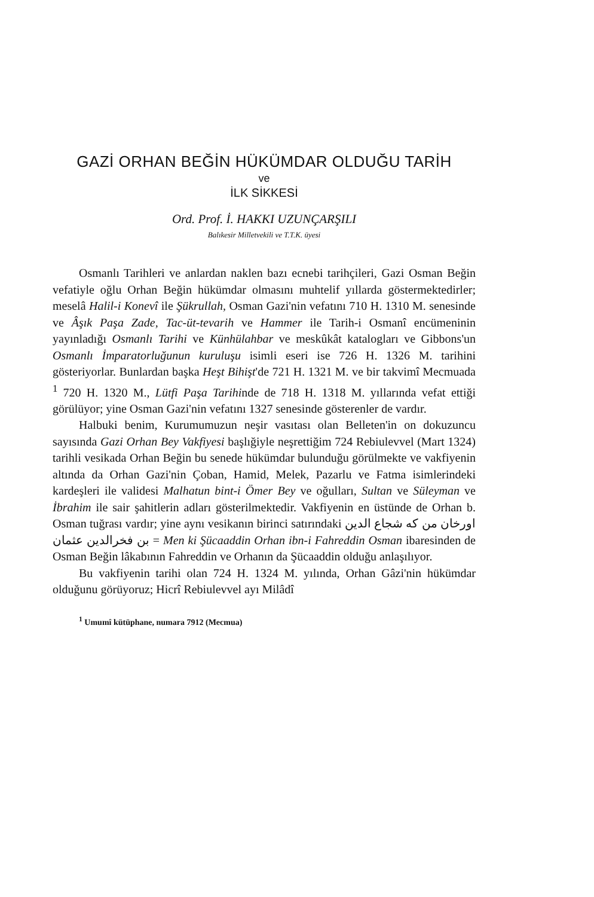GAZİ ORHAN BEĞİN HÜKÜMDAR OLDUĞU TARİH
ve
İLK SİKKESİ
Ord. Prof. İ. HAKKI UZUNÇARŞILI
Balıkesir Milletvekili ve T.T.K. üyesi
Osmanlı Tarihleri ve anlardan naklen bazı ecnebi tarihçileri, Gazi Osman Beğin vefatiyle oğlu Orhan Beğin hükümdar olmasını muhtelif yıllarda göstermektedirler; meselâ Halil-i Konevî ile Şükrullah, Osman Gazi'nin vefatını 710 H. 1310 M. senesinde ve Âşık Paşa Zade, Tac-üt-tevarih ve Hammer ile Tarih-i Osmanî encümeninin yayınladığı Osmanlı Tarihi ve Künhülahbar ve meskûkât katalogları ve Gibbons'un Osmanlı İmparatorluğunun kuruluşu isimli eseri ise 726 H. 1326 M. tarihini gösteriyorlar. Bunlardan başka Heşt Bihişt'de 721 H. 1321 M. ve bir takvimî Mecmuada <sup>1</sup> 720 H. 1320 M., Lütfi Paşa Tarihinde de 718 H. 1318 M. yıllarında vefat ettiği görülüyor; yine Osman Gazi'nin vefatını 1327 senesinde gösterenler de vardır.
Halbuki benim, Kurumumuzun neşir vasıtası olan Belleten'in on dokuzuncu sayısında Gazi Orhan Bey Vakfiyesi başlığiyle neşrettiğim 724 Rebiulevvel (Mart 1324) tarihli vesikada Orhan Beğin bu senede hükümdar bulunduğu görülmekte ve vakfiyenin altında da Orhan Gazi'nin Çoban, Hamid, Melek, Pazarlu ve Fatma isimlerindeki kardeşleri ile validesi Malhatun bint-i Ömer Bey ve oğulları, Sultan ve Süleyman ve İbrahim ile sair şahitlerin adları gösterilmektedir. Vakfiyenin en üstünde de Orhan b. Osman tuğrası vardır; yine aynı vesikanın birinci satırındaki من كه شجاع الدين اورخان بن فخرالدين عثمان = Men ki Şücaaddin Orhan ibn-i Fahreddin Osman ibaresinden de Osman Beğin lâkabının Fahreddin ve Orhanın da Şücaaddin olduğu anlaşılıyor.
Bu vakfiyenin tarihi olan 724 H. 1324 M. yılında, Orhan Gâzi'nin hükümdar olduğunu görüyoruz; Hicrî Rebiulevvel ayı Milâdî
<sup>1</sup> Umumî kütüphane, numara 7912 (Mecmua)